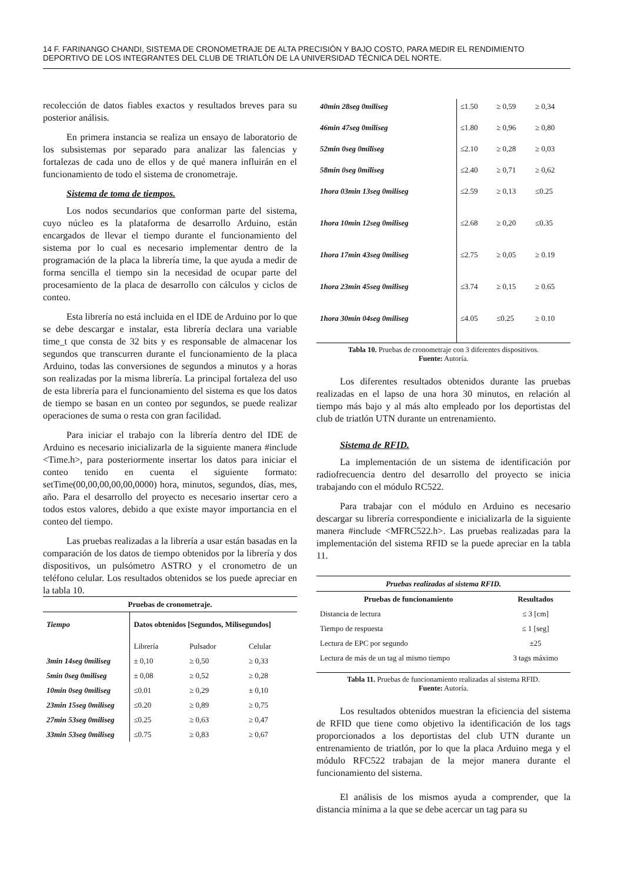14 F. FARINANGO CHANDI, SISTEMA DE CRONOMETRAJE DE ALTA PRECISIÓN Y BAJO COSTO, PARA MEDIR EL RENDIMIENTO DEPORTIVO DE LOS INTEGRANTES DEL CLUB DE TRIATLÓN DE LA UNIVERSIDAD TÉCNICA DEL NORTE.
recolección de datos fiables exactos y resultados breves para su posterior análisis.
En primera instancia se realiza un ensayo de laboratorio de los subsistemas por separado para analizar las falencias y fortalezas de cada uno de ellos y de qué manera influirán en el funcionamiento de todo el sistema de cronometraje.
Sistema de toma de tiempos.
Los nodos secundarios que conforman parte del sistema, cuyo núcleo es la plataforma de desarrollo Arduino, están encargados de llevar el tiempo durante el funcionamiento del sistema por lo cual es necesario implementar dentro de la programación de la placa la librería time, la que ayuda a medir de forma sencilla el tiempo sin la necesidad de ocupar parte del procesamiento de la placa de desarrollo con cálculos y ciclos de conteo.
Esta librería no está incluida en el IDE de Arduino por lo que se debe descargar e instalar, esta librería declara una variable time_t que consta de 32 bits y es responsable de almacenar los segundos que transcurren durante el funcionamiento de la placa Arduino, todas las conversiones de segundos a minutos y a horas son realizadas por la misma librería. La principal fortaleza del uso de esta librería para el funcionamiento del sistema es que los datos de tiempo se basan en un conteo por segundos, se puede realizar operaciones de suma o resta con gran facilidad.
Para iniciar el trabajo con la librería dentro del IDE de Arduino es necesario inicializarla de la siguiente manera #include <Time.h>, para posteriormente insertar los datos para iniciar el conteo tenido en cuenta el siguiente formato: setTime(00,00,00,00,00,0000) hora, minutos, segundos, días, mes, año. Para el desarrollo del proyecto es necesario insertar cero a todos estos valores, debido a que existe mayor importancia en el conteo del tiempo.
Las pruebas realizadas a la librería a usar están basadas en la comparación de los datos de tiempo obtenidos por la librería y dos dispositivos, un pulsómetro ASTRO y el cronometro de un teléfono celular. Los resultados obtenidos se los puede apreciar en la tabla 10.
| Pruebas de cronometraje. | | | |
| --- | --- | --- | --- |
| Tiempo | Datos obtenidos [Segundos, Milisegundos] | | |
| | Librería | Pulsador | Celular |
| 3min 14seg 0miliseg | ± 0,10 | ≥ 0,50 | ≥ 0,33 |
| 5min 0seg 0miliseg | ± 0,08 | ≥ 0,52 | ≥ 0,28 |
| 10min 0seg 0miliseg | ≤0.01 | ≥ 0,29 | ± 0,10 |
| 23min 15seg 0miliseg | ≤0.20 | ≥ 0,89 | ≥ 0,75 |
| 27min 53seg 0miliseg | ≤0.25 | ≥ 0,63 | ≥ 0,47 |
| 33min 53seg 0miliseg | ≤0.75 | ≥ 0,83 | ≥ 0,67 |
| 40min 28seg 0miliseg | ≤1.50 | ≥ 0,59 | ≥ 0,34 |
| 46min 47seg 0miliseg | ≤1.80 | ≥ 0,96 | ≥ 0,80 |
| 52min 0seg 0miliseg | ≤2.10 | ≥ 0,28 | ≥ 0,03 |
| 58min 0seg 0miliseg | ≤2.40 | ≥ 0,71 | ≥ 0,62 |
| 1hora 03min 13seg 0miliseg | ≤2.59 | ≥ 0,13 | ≤0.25 |
| 1hora 10min 12seg 0miliseg | ≤2.68 | ≥ 0,20 | ≤0.35 |
| 1hora 17min 43seg 0miliseg | ≤2.75 | ≥ 0,05 | ≥ 0.19 |
| 1hora 23min 45seg 0miliseg | ≤3.74 | ≥ 0,15 | ≥ 0.65 |
| 1hora 30min 04seg 0miliseg | ≤4.05 | ≤0.25 | ≥ 0.10 |
Tabla 10. Pruebas de cronometraje con 3 diferentes dispositivos.
Fuente: Autoría.
Los diferentes resultados obtenidos durante las pruebas realizadas en el lapso de una hora 30 minutos, en relación al tiempo más bajo y al más alto empleado por los deportistas del club de triatlón UTN durante un entrenamiento.
Sistema de RFID.
La implementación de un sistema de identificación por radiofrecuencia dentro del desarrollo del proyecto se inicia trabajando con el módulo RC522.
Para trabajar con el módulo en Arduino es necesario descargar su librería correspondiente e inicializarla de la siguiente manera #include <MFRC522.h>. Las pruebas realizadas para la implementación del sistema RFID se la puede apreciar en la tabla 11.
| Pruebas realizadas al sistema RFID. | |
| --- | --- |
| Pruebas de funcionamiento | Resultados |
| Distancia de lectura | ≤ 3 [cm] |
| Tiempo de respuesta | ≤ 1 [seg] |
| Lectura de EPC por segundo | ±25 |
| Lectura de más de un tag al mismo tiempo | 3 tags máximo |
Tabla 11. Pruebas de funcionamiento realizadas al sistema RFID.
Fuente: Autoría.
Los resultados obtenidos muestran la eficiencia del sistema de RFID que tiene como objetivo la identificación de los tags proporcionados a los deportistas del club UTN durante un entrenamiento de triatlón, por lo que la placa Arduino mega y el módulo RFC522 trabajan de la mejor manera durante el funcionamiento del sistema.
El análisis de los mismos ayuda a comprender, que la distancia mínima a la que se debe acercar un tag para su